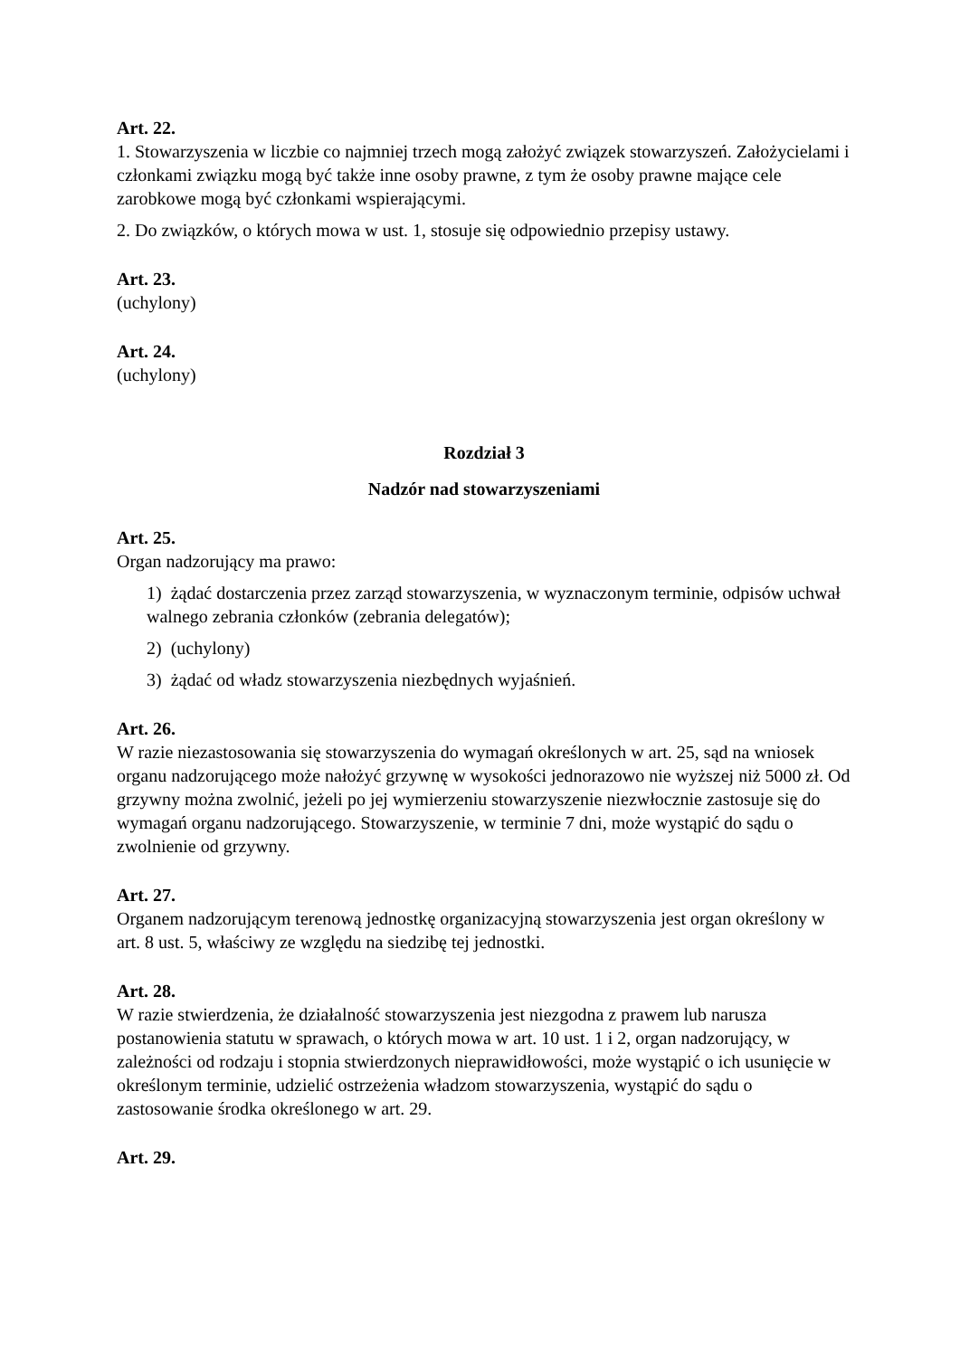Art. 22.
1. Stowarzyszenia w liczbie co najmniej trzech mogą założyć związek stowarzyszeń. Założycielami i członkami związku mogą być także inne osoby prawne, z tym że osoby prawne mające cele zarobkowe mogą być członkami wspierającymi.
2. Do związków, o których mowa w ust. 1, stosuje się odpowiednio przepisy ustawy.
Art. 23.
(uchylony)
Art. 24.
(uchylony)
Rozdział 3
Nadzór nad stowarzyszeniami
Art. 25.
Organ nadzorujący ma prawo:
1) żądać dostarczenia przez zarząd stowarzyszenia, w wyznaczonym terminie, odpisów uchwał walnego zebrania członków (zebrania delegatów);
2) (uchylony)
3) żądać od władz stowarzyszenia niezbędnych wyjaśnień.
Art. 26.
W razie niezastosowania się stowarzyszenia do wymagań określonych w art. 25, sąd na wniosek organu nadzorującego może nałożyć grzywnę w wysokości jednorazowo nie wyższej niż 5000 zł. Od grzywny można zwolnić, jeżeli po jej wymierzeniu stowarzyszenie niezwłocznie zastosuje się do wymagań organu nadzorującego. Stowarzyszenie, w terminie 7 dni, może wystąpić do sądu o zwolnienie od grzywny.
Art. 27.
Organem nadzorującym terenową jednostkę organizacyjną stowarzyszenia jest organ określony w art. 8 ust. 5, właściwy ze względu na siedzibę tej jednostki.
Art. 28.
W razie stwierdzenia, że działalność stowarzyszenia jest niezgodna z prawem lub narusza postanowienia statutu w sprawach, o których mowa w art. 10 ust. 1 i 2, organ nadzorujący, w zależności od rodzaju i stopnia stwierdzonych nieprawidłowości, może wystąpić o ich usunięcie w określonym terminie, udzielić ostrzeżenia władzom stowarzyszenia, wystąpić do sądu o zastosowanie środka określonego w art. 29.
Art. 29.